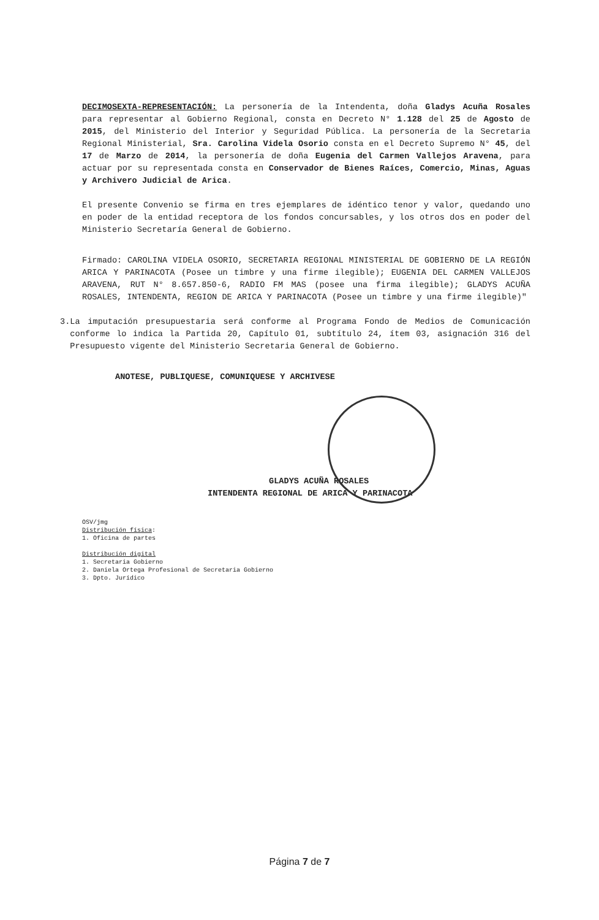DECIMOSEXTA-REPRESENTACIÓN: La personería de la Intendenta, doña Gladys Acuña Rosales para representar al Gobierno Regional, consta en Decreto N° 1.128 del 25 de Agosto de 2015, del Ministerio del Interior y Seguridad Pública. La personería de la Secretaria Regional Ministerial, Sra. Carolina Videla Osorio consta en el Decreto Supremo N° 45, del 17 de Marzo de 2014, la personería de doña Eugenia del Carmen Vallejos Aravena, para actuar por su representada consta en Conservador de Bienes Raíces, Comercio, Minas, Aguas y Archivero Judicial de Arica.
El presente Convenio se firma en tres ejemplares de idéntico tenor y valor, quedando uno en poder de la entidad receptora de los fondos concursables, y los otros dos en poder del Ministerio Secretaría General de Gobierno.
Firmado: CAROLINA VIDELA OSORIO, SECRETARIA REGIONAL MINISTERIAL DE GOBIERNO DE LA REGIÓN ARICA Y PARINACOTA (Posee un timbre y una firme ilegible); EUGENIA DEL CARMEN VALLEJOS ARAVENA, RUT N° 8.657.850-6, RADIO FM MAS (posee una firma ilegible); GLADYS ACUÑA ROSALES, INTENDENTA, REGION DE ARICA Y PARINACOTA (Posee un timbre y una firme ilegible)"
3. La imputación presupuestaria será conforme al Programa Fondo de Medios de Comunicación conforme lo indica la Partida 20, Capítulo 01, subtítulo 24, ítem 03, asignación 316 del Presupuesto vigente del Ministerio Secretaria General de Gobierno.
ANOTESE, PUBLIQUESE, COMUNIQUESE Y ARCHIVESE
GLADYS ACUÑA ROSALES
INTENDENTA REGIONAL DE ARICA Y PARINACOTA
OSV/jmg
Distribución física:
1. Oficina de partes
Distribución digital
1. Secretaria Gobierno
2. Daniela Ortega Profesional de Secretaria Gobierno
3. Dpto. Jurídico
Página 7 de 7